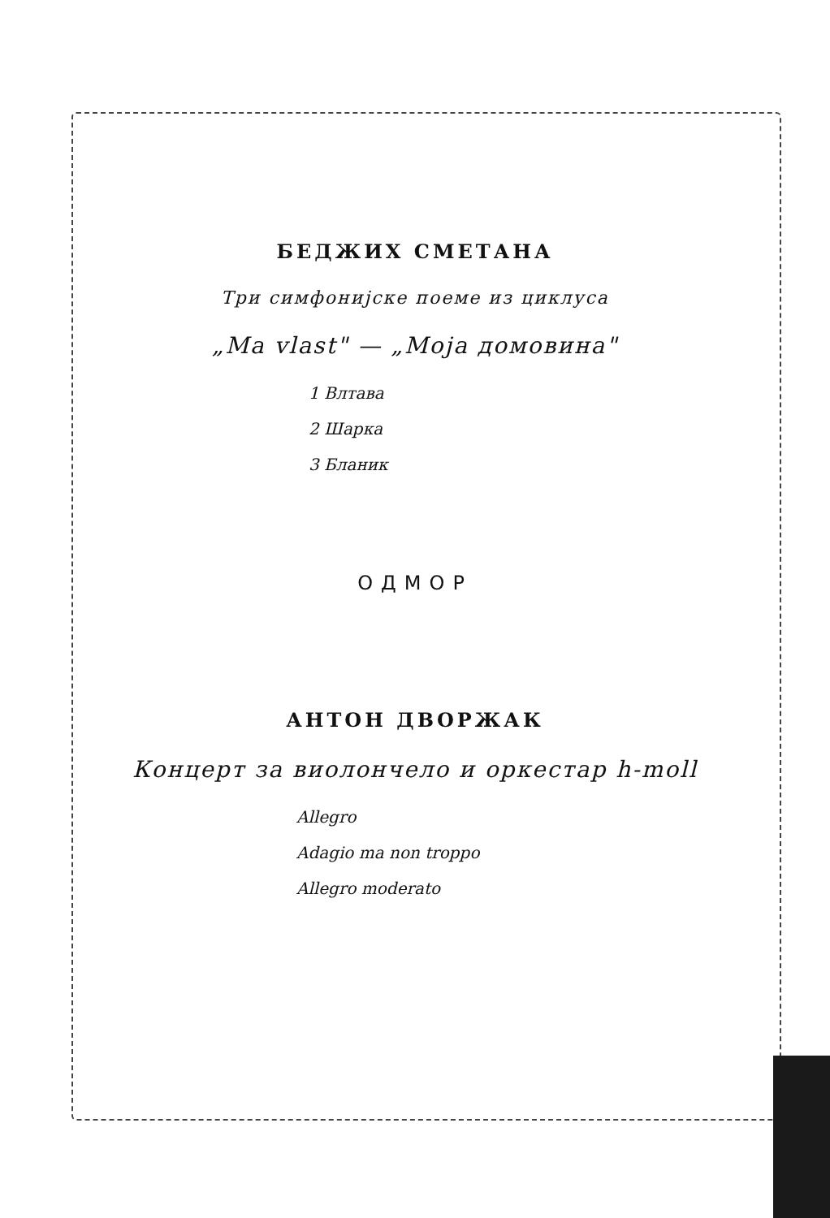БЕДЖИХ СМЕТАНА
Три симфонијске поеме из циклуса
„Ma vlast" — „Моја домовина"
1 Влтава
2 Шарка
3 Бланик
ОДМОР
АНТОН ДВОРЖАК
Концерт за виолончело и оркестар h-moll
Allegro
Adagio ma non troppo
Allegro moderato